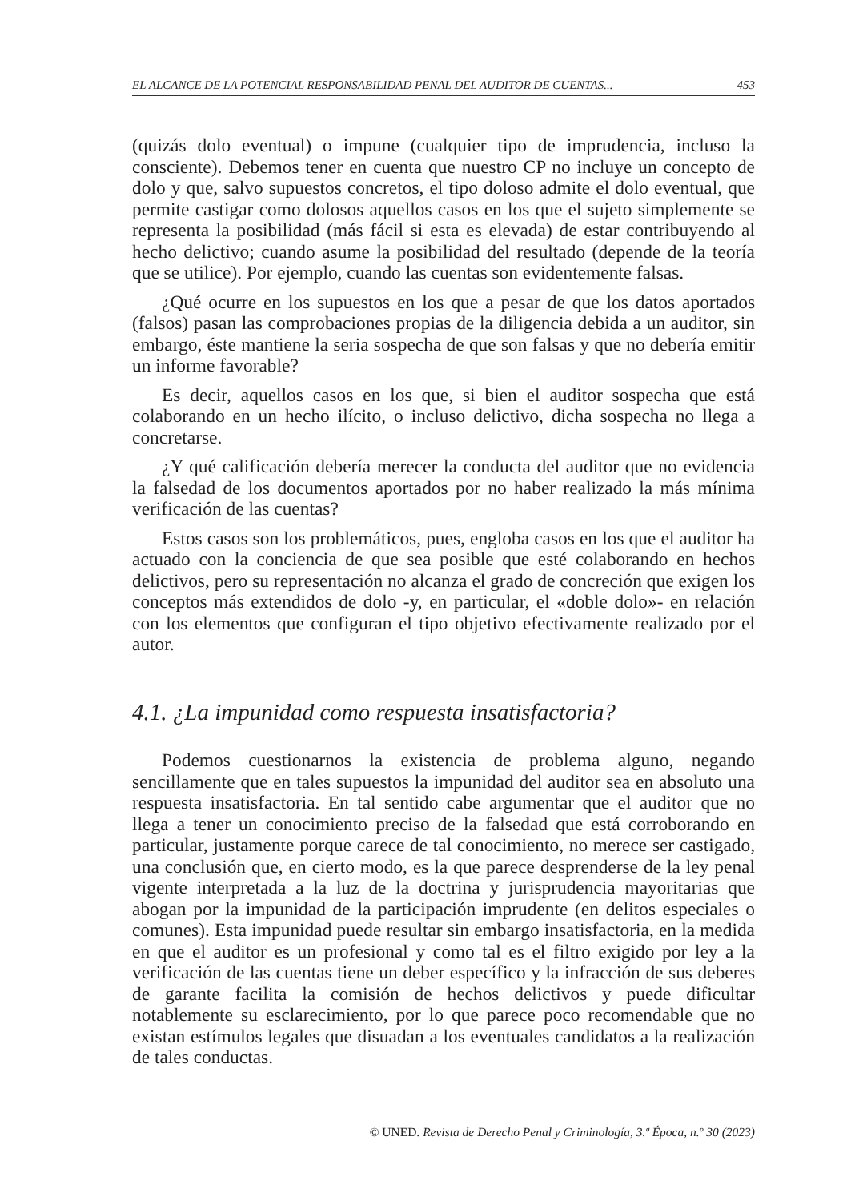EL ALCANCE DE LA POTENCIAL RESPONSABILIDAD PENAL DEL AUDITOR DE CUENTAS... 453
(quizás dolo eventual) o impune (cualquier tipo de imprudencia, incluso la consciente). Debemos tener en cuenta que nuestro CP no incluye un concepto de dolo y que, salvo supuestos concretos, el tipo doloso admite el dolo eventual, que permite castigar como dolosos aquellos casos en los que el sujeto simplemente se representa la posibilidad (más fácil si esta es elevada) de estar contribuyendo al hecho delictivo; cuando asume la posibilidad del resultado (depende de la teoría que se utilice). Por ejemplo, cuando las cuentas son evidentemente falsas.
¿Qué ocurre en los supuestos en los que a pesar de que los datos aportados (falsos) pasan las comprobaciones propias de la diligencia debida a un auditor, sin embargo, éste mantiene la seria sospecha de que son falsas y que no debería emitir un informe favorable?
Es decir, aquellos casos en los que, si bien el auditor sospecha que está colaborando en un hecho ilícito, o incluso delictivo, dicha sospecha no llega a concretarse.
¿Y qué calificación debería merecer la conducta del auditor que no evidencia la falsedad de los documentos aportados por no haber realizado la más mínima verificación de las cuentas?
Estos casos son los problemáticos, pues, engloba casos en los que el auditor ha actuado con la conciencia de que sea posible que esté colaborando en hechos delictivos, pero su representación no alcanza el grado de concreción que exigen los conceptos más extendidos de dolo -y, en particular, el «doble dolo»- en relación con los elementos que configuran el tipo objetivo efectivamente realizado por el autor.
4.1. ¿La impunidad como respuesta insatisfactoria?
Podemos cuestionarnos la existencia de problema alguno, negando sencillamente que en tales supuestos la impunidad del auditor sea en absoluto una respuesta insatisfactoria. En tal sentido cabe argumentar que el auditor que no llega a tener un conocimiento preciso de la falsedad que está corroborando en particular, justamente porque carece de tal conocimiento, no merece ser castigado, una conclusión que, en cierto modo, es la que parece desprenderse de la ley penal vigente interpretada a la luz de la doctrina y jurisprudencia mayoritarias que abogan por la impunidad de la participación imprudente (en delitos especiales o comunes). Esta impunidad puede resultar sin embargo insatisfactoria, en la medida en que el auditor es un profesional y como tal es el filtro exigido por ley a la verificación de las cuentas tiene un deber específico y la infracción de sus deberes de garante facilita la comisión de hechos delictivos y puede dificultar notablemente su esclarecimiento, por lo que parece poco recomendable que no existan estímulos legales que disuadan a los eventuales candidatos a la realización de tales conductas.
© UNED. Revista de Derecho Penal y Criminología, 3.ª Época, n.º 30 (2023)